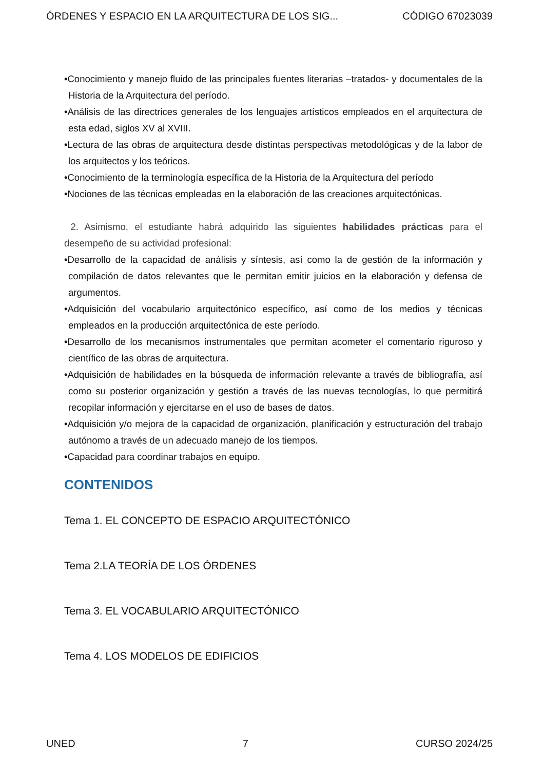ÓRDENES Y ESPACIO EN LA ARQUITECTURA DE LOS SIG... CÓDIGO 67023039
•Conocimiento y manejo fluido de las principales fuentes literarias –tratados- y documentales de la Historia de la Arquitectura del período.
•Análisis de las directrices generales de los lenguajes artísticos empleados en el arquitectura de esta edad, siglos XV al XVIII.
•Lectura de las obras de arquitectura desde distintas perspectivas metodológicas y de la labor de los arquitectos y los teóricos.
•Conocimiento de la terminología específica de la Historia de la Arquitectura del período
•Nociones de las técnicas empleadas en la elaboración de las creaciones arquitectónicas.
2. Asimismo, el estudiante habrá adquirido las siguientes habilidades prácticas para el desempeño de su actividad profesional:
•Desarrollo de la capacidad de análisis y síntesis, así como la de gestión de la información y compilación de datos relevantes que le permitan emitir juicios en la elaboración y defensa de argumentos.
•Adquisición del vocabulario arquitectónico específico, así como de los medios y técnicas empleados en la producción arquitectónica de este período.
•Desarrollo de los mecanismos instrumentales que permitan acometer el comentario riguroso y científico de las obras de arquitectura.
•Adquisición de habilidades en la búsqueda de información relevante a través de bibliografía, así como su posterior organización y gestión a través de las nuevas tecnologías, lo que permitirá recopilar información y ejercitarse en el uso de bases de datos.
•Adquisición y/o mejora de la capacidad de organización, planificación y estructuración del trabajo autónomo a través de un adecuado manejo de los tiempos.
•Capacidad para coordinar trabajos en equipo.
CONTENIDOS
Tema 1. EL CONCEPTO DE ESPACIO ARQUITECTÓNICO
Tema 2.LA TEORÍA DE LOS ÓRDENES
Tema 3. EL VOCABULARIO ARQUITECTÓNICO
Tema 4. LOS MODELOS DE EDIFICIOS
UNED 7 CURSO 2024/25